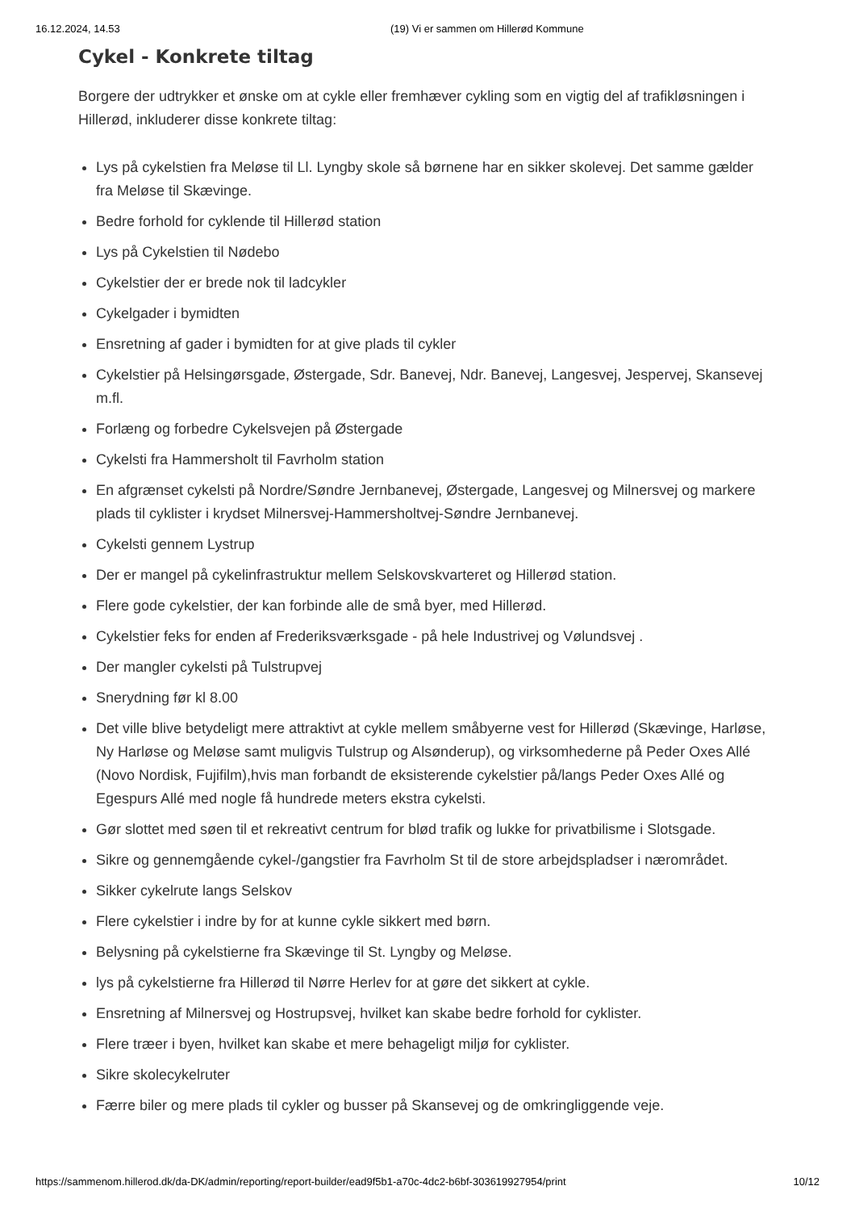16.12.2024, 14.53 (19) Vi er sammen om Hillerød Kommune
Cykel - Konkrete tiltag
Borgere der udtrykker et ønske om at cykle eller fremhæver cykling som en vigtig del af trafikløsningen i Hillerød, inkluderer disse konkrete tiltag:
Lys på cykelstien fra Meløse til Ll. Lyngby skole så børnene har en sikker skolevej. Det samme gælder fra Meløse til Skævinge.
Bedre forhold for cyklende til Hillerød station
Lys på Cykelstien til Nødebo
Cykelstier der er brede nok til ladcykler
Cykelgader i bymidten
Ensretning af gader i bymidten for at give plads til cykler
Cykelstier på Helsingørsgade, Østergade, Sdr. Banevej, Ndr. Banevej, Langesvej, Jespervej, Skansevej m.fl.
Forlæng og forbedre Cykelsvejen på Østergade
Cykelsti fra Hammersholt til Favrholm station
En afgrænset cykelsti på Nordre/Søndre Jernbanevej, Østergade, Langesvej og Milnersvej og markere plads til cyklister i krydset Milnersvej-Hammersholtvej-Søndre Jernbanevej.
Cykelsti gennem Lystrup
Der er mangel på cykelinfrastruktur mellem Selskovskvarteret og Hillerød station.
Flere gode cykelstier, der kan forbinde alle de små byer, med Hillerød.
Cykelstier feks for enden af Frederiksværksgade - på hele Industrivej og Vølundsvej .
Der mangler cykelsti på Tulstrupvej
Snerydning før kl 8.00
Det ville blive betydeligt mere attraktivt at cykle mellem småbyerne vest for Hillerød (Skævinge, Harløse, Ny Harløse og Meløse samt muligvis Tulstrup og Alsønderup), og virksomhederne på Peder Oxes Allé (Novo Nordisk, Fujifilm),hvis man forbandt de eksisterende cykelstier på/langs Peder Oxes Allé og Egespurs Allé med nogle få hundrede meters ekstra cykelsti.
Gør slottet med søen til et rekreativt centrum for blød trafik og lukke for privatbilisme i Slotsgade.
Sikre og gennemgående cykel-/gangstier fra Favrholm St til de store arbejdspladser i nærområdet.
Sikker cykelrute langs Selskov
Flere cykelstier i indre by for at kunne cykle sikkert med børn.
Belysning på cykelstierne fra Skævinge til St. Lyngby og Meløse.
lys på cykelstierne fra Hillerød til Nørre Herlev for at gøre det sikkert at cykle.
Ensretning af Milnersvej og Hostrupsvej, hvilket kan skabe bedre forhold for cyklister.
Flere træer i byen, hvilket kan skabe et mere behageligt miljø for cyklister.
Sikre skolecykelruter
Færre biler og mere plads til cykler og busser på Skansevej og de omkringliggende veje.
https://sammenom.hillerod.dk/da-DK/admin/reporting/report-builder/ead9f5b1-a70c-4dc2-b6bf-303619927954/print 10/12